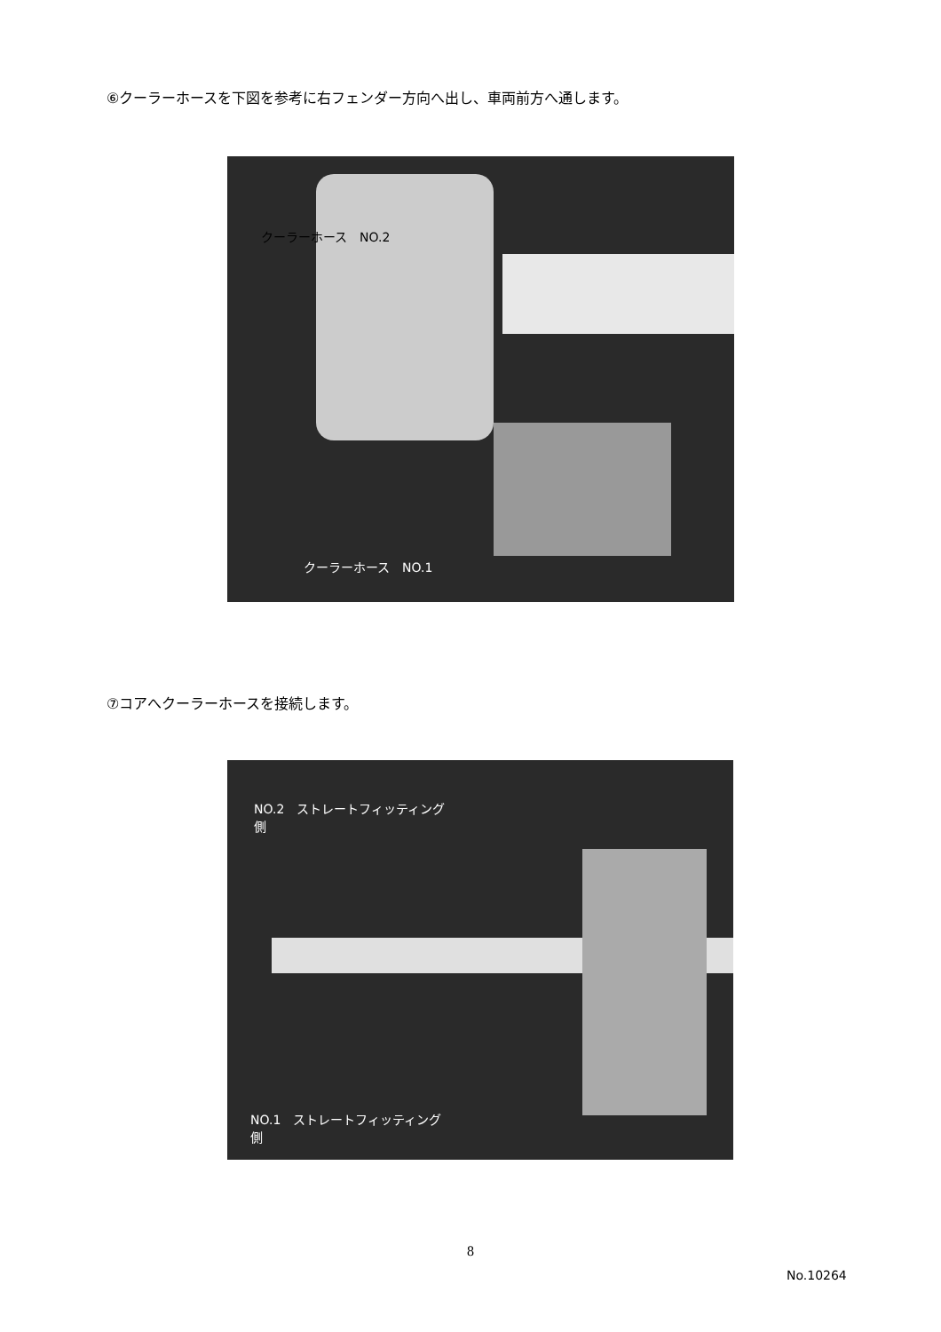⑥クーラーホースを下図を参考に右フェンダー方向へ出し、車両前方へ通します。
クーラーホース　NO.2
クーラーホース　NO.1
⑦コアへクーラーホースを接続します。
NO.2　ストレートフィッティング
側
NO.1　ストレートフィッティング
側
8
No.10264